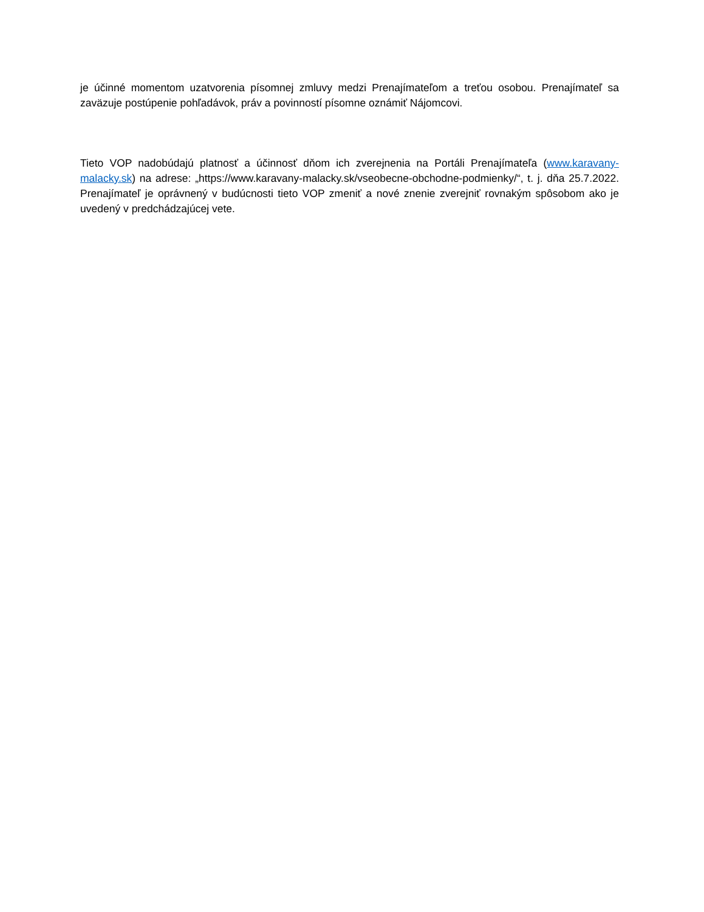je účinné momentom uzatvorenia písomnej zmluvy medzi Prenajímateľom a treťou osobou. Prenajímateľ sa zaväzuje postúpenie pohľadávok, práv a povinností písomne oznámiť Nájomcovi.
Tieto VOP nadobúdajú platnosť a účinnosť dňom ich zverejnenia na Portáli Prenajímateľa (www.karavany-malacky.sk) na adrese: „https://www.karavany-malacky.sk/vseobecne-obchodne-podmienky/“, t. j. dňa 25.7.2022. Prenajímateľ je oprávnený v budúcnosti tieto VOP zmeniť a nové znenie zverejniť rovnakým spôsobom ako je uvedený v predchádzajúcej vete.